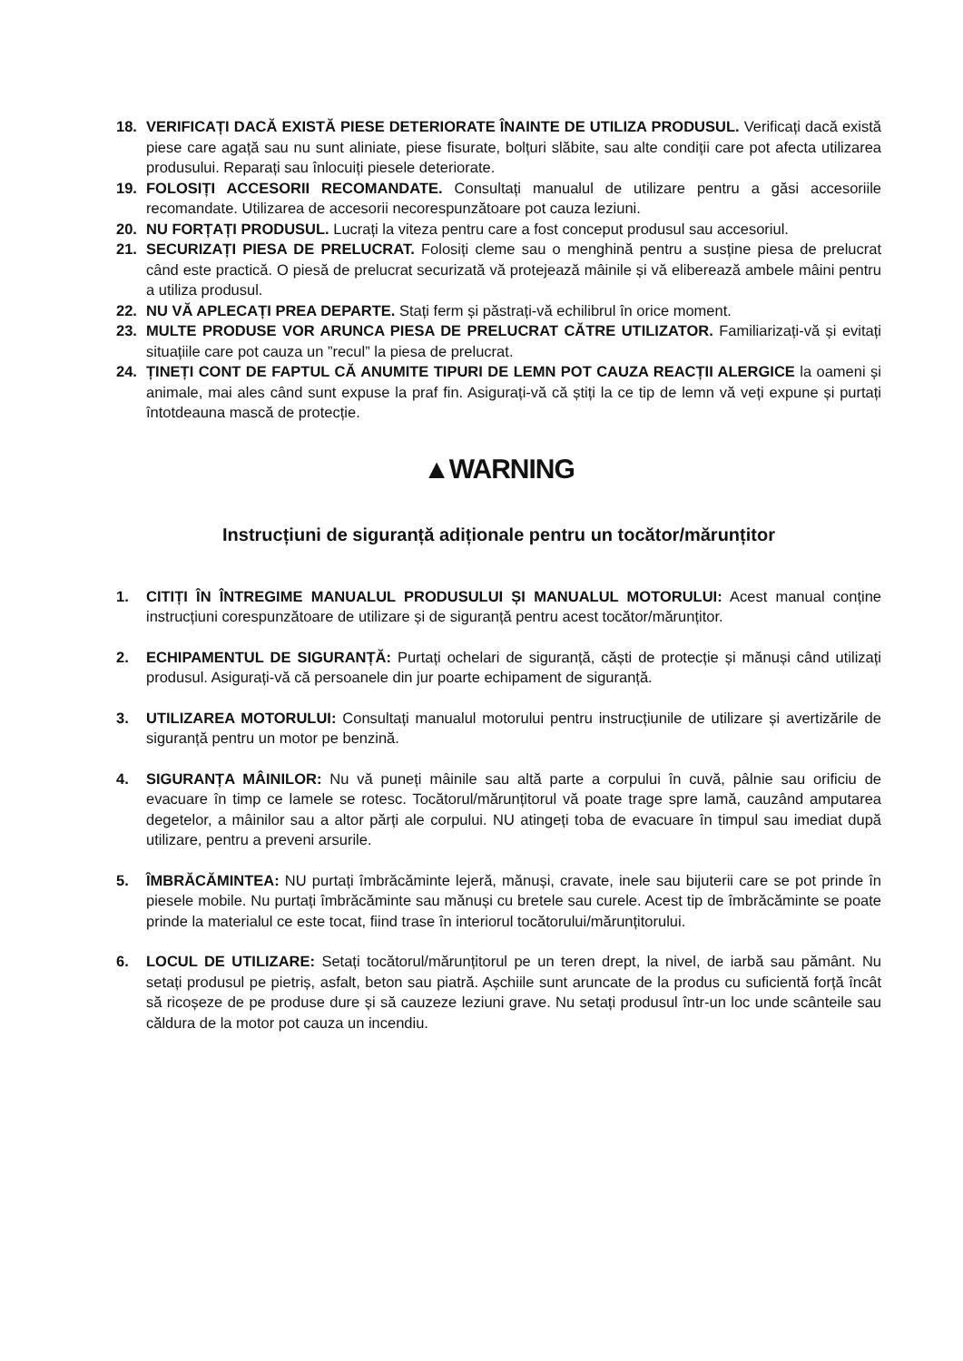18. VERIFICAȚI DACĂ EXISTĂ PIESE DETERIORATE ÎNAINTE DE UTILIZA PRODUSUL. Verificați dacă există piese care agață sau nu sunt aliniate, piese fisurate, bolțuri slăbite, sau alte condiții care pot afecta utilizarea produsului. Reparați sau înlocuiți piesele deteriorate.
19. FOLOSIȚI ACCESORII RECOMANDATE. Consultați manualul de utilizare pentru a găsi accesoriile recomandate. Utilizarea de accesorii necorespunzătoare pot cauza leziuni.
20. NU FORȚAȚI PRODUSUL. Lucrați la viteza pentru care a fost conceput produsul sau accesoriul.
21. SECURIZAȚI PIESA DE PRELUCRAT. Folosiți cleme sau o menghină pentru a susține piesa de prelucrat când este practică. O piesă de prelucrat securizată vă protejează mâinile și vă eliberează ambele mâini pentru a utiliza produsul.
22. NU VĂ APLECAȚI PREA DEPARTE. Stați ferm și păstrați-vă echilibrul în orice moment.
23. MULTE PRODUSE VOR ARUNCA PIESA DE PRELUCRAT CĂTRE UTILIZATOR. Familiarizați-vă și evitați situațiile care pot cauza un ”recul” la piesa de prelucrat.
24. ȚINEȚI CONT DE FAPTUL CĂ ANUMITE TIPURI DE LEMN POT CAUZA REACȚII ALERGICE la oameni și animale, mai ales când sunt expuse la praf fin. Asigurați-vă că știți la ce tip de lemn vă veți expune și purtați întotdeauna mască de protecție.
▲WARNING
Instrucțiuni de siguranță adiționale pentru un tocător/mărunțitor
1. CITIȚI ÎN ÎNTREGIME MANUALUL PRODUSULUI ȘI MANUALUL MOTORULUI: Acest manual conține instrucțiuni corespunzătoare de utilizare și de siguranță pentru acest tocător/mărunțitor.
2. ECHIPAMENTUL DE SIGURANȚĂ: Purtați ochelari de siguranță, căști de protecție și mănuși când utilizați produsul. Asigurați-vă că persoanele din jur poarte echipament de siguranță.
3. UTILIZAREA MOTORULUI: Consultați manualul motorului pentru instrucțiunile de utilizare și avertizările de siguranță pentru un motor pe benzină.
4. SIGURANȚA MÂINILOR: Nu vă puneți mâinile sau altă parte a corpului în cuvă, pâlnie sau orificiu de evacuare în timp ce lamele se rotesc. Tocătorul/mărunțitorul vă poate trage spre lamă, cauzând amputarea degetelor, a mâinilor sau a altor părți ale corpului. NU atingeți toba de evacuare în timpul sau imediat după utilizare, pentru a preveni arsurile.
5. ÎMBRĂCĂMINTEA: NU purtați îmbrăcăminte lejeră, mănuși, cravate, inele sau bijuterii care se pot prinde în piesele mobile. Nu purtați îmbrăcăminte sau mănuși cu bretele sau curele. Acest tip de îmbrăcăminte se poate prinde la materialul ce este tocat, fiind trase în interiorul tocătorului/mărunțitorului.
6. LOCUL DE UTILIZARE: Setați tocătorul/mărunțitorul pe un teren drept, la nivel, de iarbă sau pământ. Nu setați produsul pe pietriș, asfalt, beton sau piatră. Așchiile sunt aruncate de la produs cu suficientă forță încât să ricoșeze de pe produse dure și să cauzeze leziuni grave. Nu setați produsul într-un loc unde scânteile sau căldura de la motor pot cauza un incendiu.